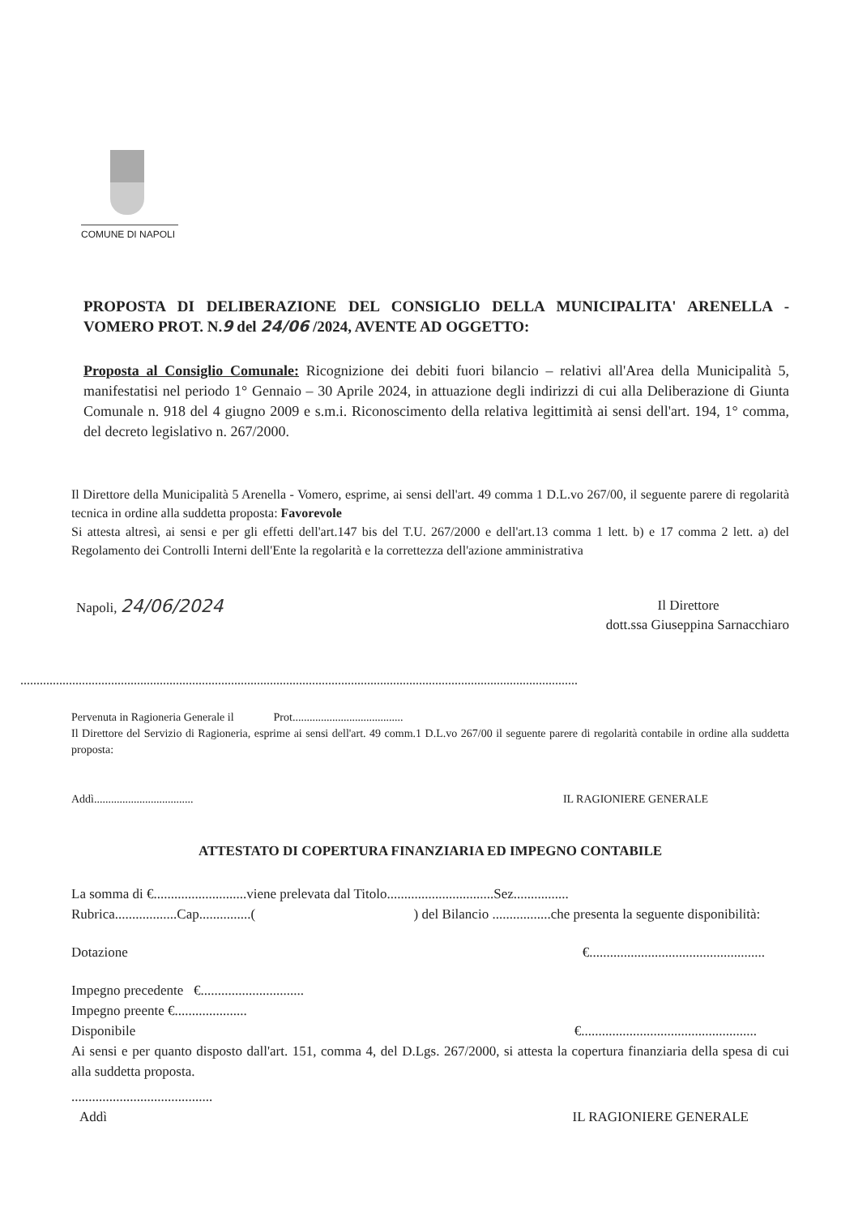COMUNE DI NAPOLI
PROPOSTA DI DELIBERAZIONE DEL CONSIGLIO DELLA MUNICIPALITA' ARENELLA - VOMERO PROT. N.9 del 24/06 /2024, AVENTE AD OGGETTO:
Proposta al Consiglio Comunale: Ricognizione dei debiti fuori bilancio – relativi all'Area della Municipalità 5, manifestatisi nel periodo 1° Gennaio – 30 Aprile 2024, in attuazione degli indirizzi di cui alla Deliberazione di Giunta Comunale n. 918 del 4 giugno 2009 e s.m.i. Riconoscimento della relativa legittimità ai sensi dell'art. 194, 1° comma, del decreto legislativo n. 267/2000.
Il Direttore della Municipalità 5 Arenella - Vomero, esprime, ai sensi dell'art. 49 comma 1 D.L.vo 267/00, il seguente parere di regolarità tecnica in ordine alla suddetta proposta: Favorevole
Si attesta altresì, ai sensi e per gli effetti dell'art.147 bis del T.U. 267/2000 e dell'art.13 comma 1 lett. b) e 17 comma 2 lett. a) del Regolamento dei Controlli Interni dell'Ente la regolarità e la correttezza dell'azione amministrativa
Napoli, 24/06/2024
Il Direttore
dott.ssa Giuseppina Sarnacchiaro
............................................................................................................................................................................
Pervenuta in Ragioneria Generale il Prot.......................................
Il Direttore del Servizio di Ragioneria, esprime ai sensi dell'art. 49 comm.1 D.L.vo 267/00 il seguente parere di regolarità contabile in ordine alla suddetta proposta:
Addì...................................
IL RAGIONIERE GENERALE
ATTESTATO DI COPERTURA FINANZIARIA ED IMPEGNO CONTABILE
La somma di €...........................viene prelevata dal Titolo...............................Sez................
Rubrica..................Cap...............( ) del Bilancio .................che presenta la seguente disponibilità:
Dotazione €...................................................
Impegno precedente €..............................
Impegno preente €.....................
Disponibile €...................................................
Ai sensi e per quanto disposto dall'art. 151, comma 4, del D.Lgs. 267/2000, si attesta la copertura finanziaria della spesa di cui alla suddetta proposta.
.........................................
Addì IL RAGIONIERE GENERALE